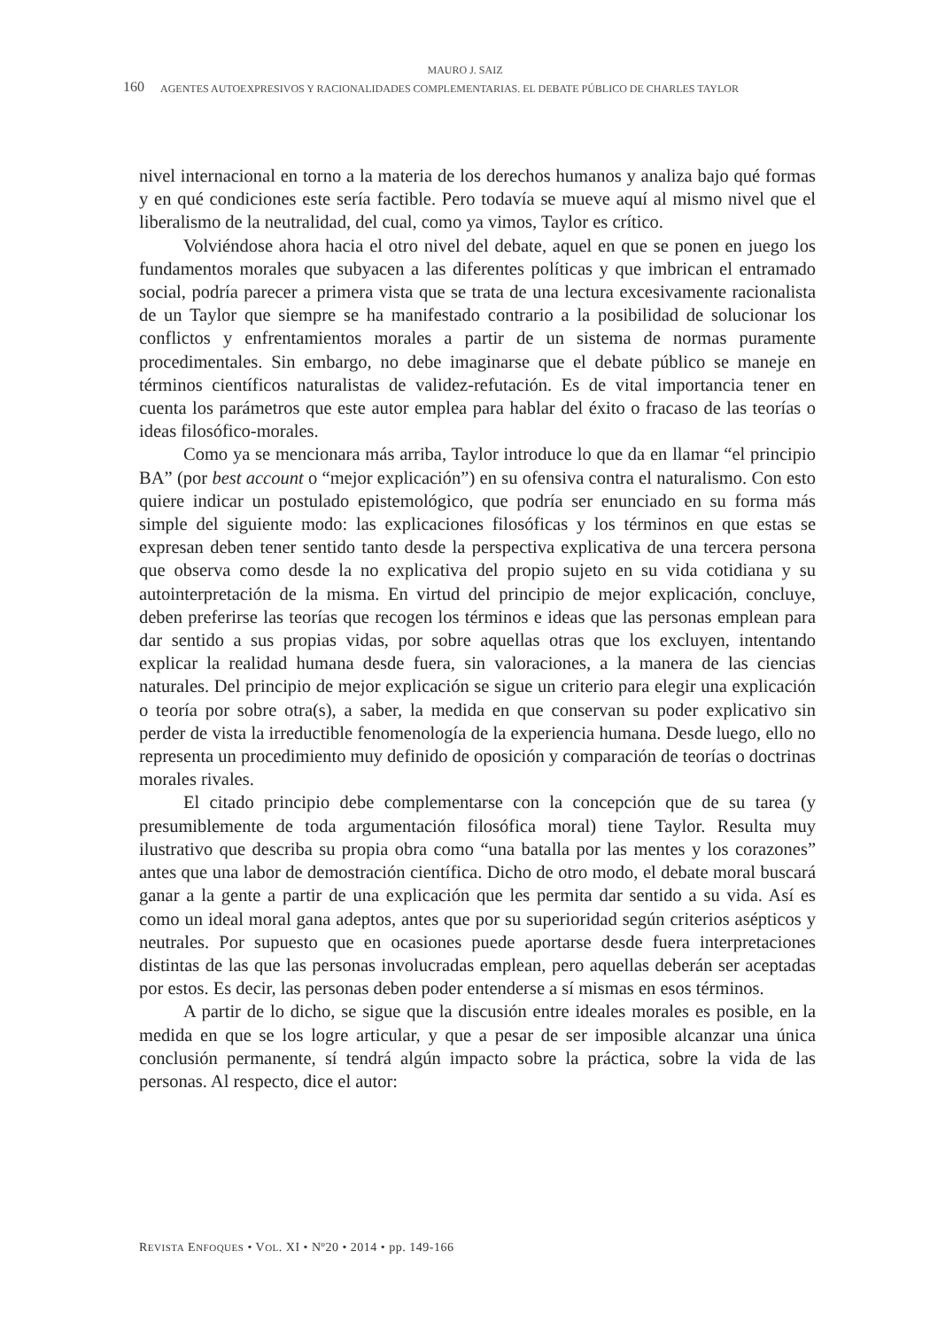MAURO J. SAIZ
160 AGENTES AUTOEXPRESIVOS Y RACIONALIDADES COMPLEMENTARIAS. EL DEBATE PÚBLICO DE CHARLES TAYLOR
nivel internacional en torno a la materia de los derechos humanos y analiza bajo qué formas y en qué condiciones este sería factible. Pero todavía se mueve aquí al mismo nivel que el liberalismo de la neutralidad, del cual, como ya vimos, Taylor es crítico.
Volviéndose ahora hacia el otro nivel del debate, aquel en que se ponen en juego los fundamentos morales que subyacen a las diferentes políticas y que imbrican el entramado social, podría parecer a primera vista que se trata de una lectura excesivamente racionalista de un Taylor que siempre se ha manifestado contrario a la posibilidad de solucionar los conflictos y enfrentamientos morales a partir de un sistema de normas puramente procedimentales. Sin embargo, no debe imaginarse que el debate público se maneje en términos científicos naturalistas de validez-refutación. Es de vital importancia tener en cuenta los parámetros que este autor emplea para hablar del éxito o fracaso de las teorías o ideas filosófico-morales.
Como ya se mencionara más arriba, Taylor introduce lo que da en llamar “el principio BA” (por best account o “mejor explicación”) en su ofensiva contra el naturalismo. Con esto quiere indicar un postulado epistemológico, que podría ser enunciado en su forma más simple del siguiente modo: las explicaciones filosóficas y los términos en que estas se expresan deben tener sentido tanto desde la perspectiva explicativa de una tercera persona que observa como desde la no explicativa del propio sujeto en su vida cotidiana y su autointerpretación de la misma. En virtud del principio de mejor explicación, concluye, deben preferirse las teorías que recogen los términos e ideas que las personas emplean para dar sentido a sus propias vidas, por sobre aquellas otras que los excluyen, intentando explicar la realidad humana desde fuera, sin valoraciones, a la manera de las ciencias naturales. Del principio de mejor explicación se sigue un criterio para elegir una explicación o teoría por sobre otra(s), a saber, la medida en que conservan su poder explicativo sin perder de vista la irreductible fenomenología de la experiencia humana. Desde luego, ello no representa un procedimiento muy definido de oposición y comparación de teorías o doctrinas morales rivales.
El citado principio debe complementarse con la concepción que de su tarea (y presumiblemente de toda argumentación filosófica moral) tiene Taylor. Resulta muy ilustrativo que describa su propia obra como “una batalla por las mentes y los corazones” antes que una labor de demostración científica. Dicho de otro modo, el debate moral buscará ganar a la gente a partir de una explicación que les permita dar sentido a su vida. Así es como un ideal moral gana adeptos, antes que por su superioridad según criterios asépticos y neutrales. Por supuesto que en ocasiones puede aportarse desde fuera interpretaciones distintas de las que las personas involucradas emplean, pero aquellas deberán ser aceptadas por estos. Es decir, las personas deben poder entenderse a sí mismas en esos términos.
A partir de lo dicho, se sigue que la discusión entre ideales morales es posible, en la medida en que se los logre articular, y que a pesar de ser imposible alcanzar una única conclusión permanente, sí tendrá algún impacto sobre la práctica, sobre la vida de las personas. Al respecto, dice el autor:
REVISTA ENFOQUES • VOL. XI • Nº20 • 2014 • pp. 149-166